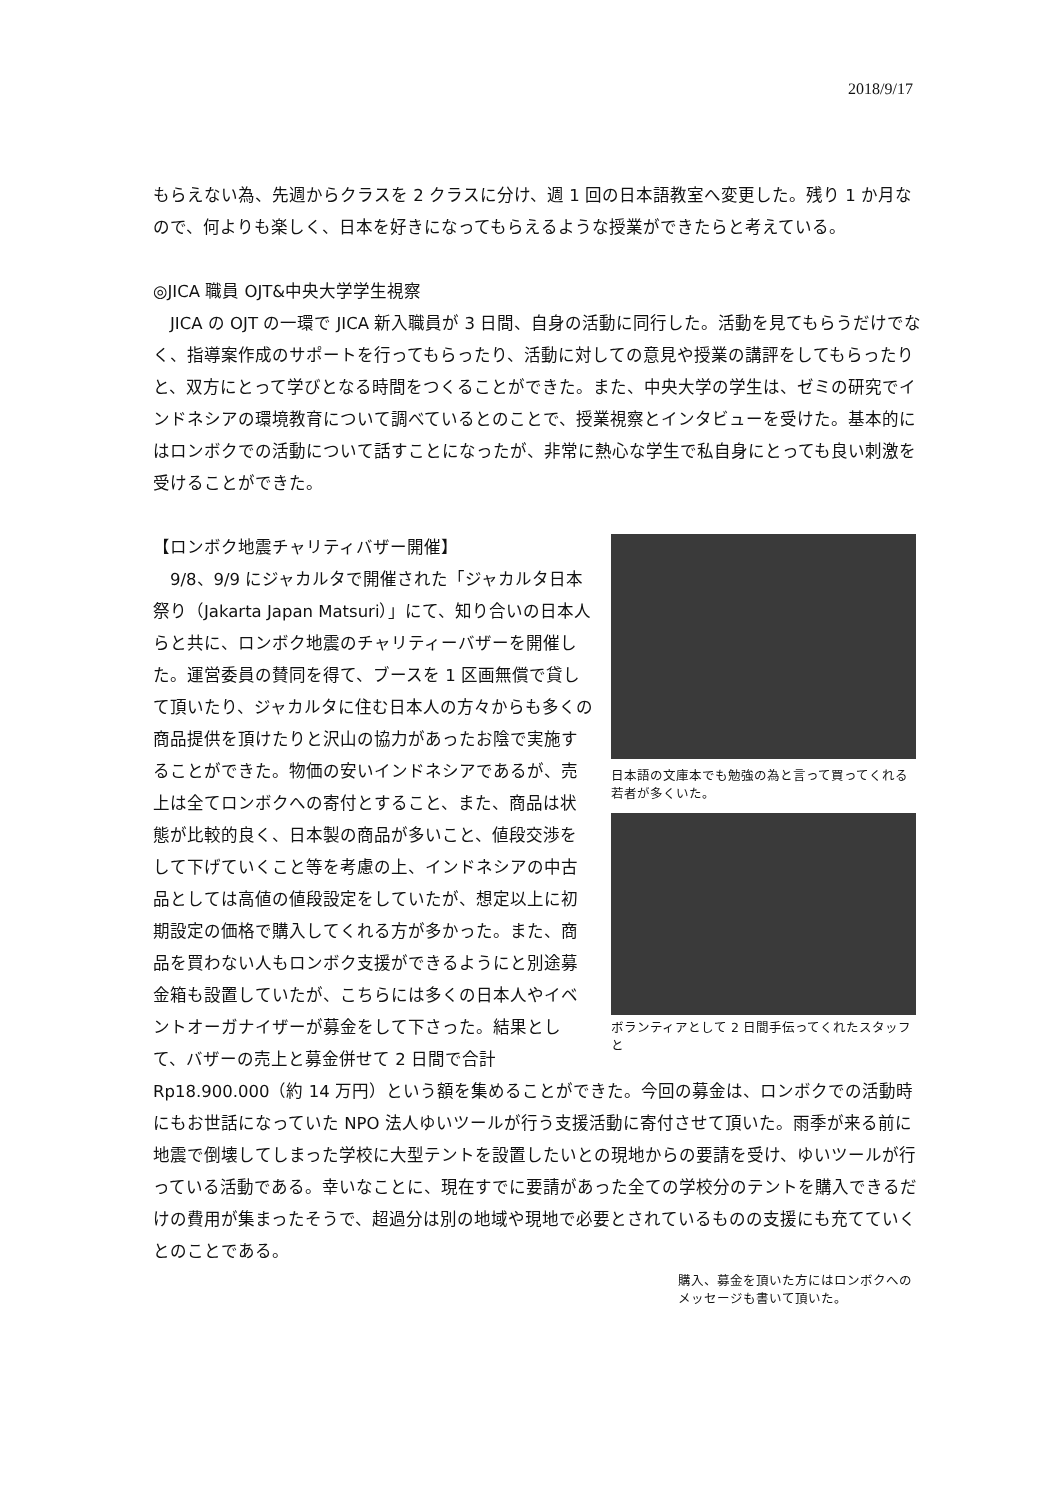2018/9/17
もらえない為、先週からクラスを 2 クラスに分け、週 1 回の日本語教室へ変更した。残り 1 か月なので、何よりも楽しく、日本を好きになってもらえるような授業ができたらと考えている。
◎JICA 職員 OJT&中央大学学生視察
　JICA の OJT の一環で JICA 新入職員が 3 日間、自身の活動に同行した。活動を見てもらうだけでなく、指導案作成のサポートを行ってもらったり、活動に対しての意見や授業の講評をしてもらったりと、双方にとって学びとなる時間をつくることができた。また、中央大学の学生は、ゼミの研究でインドネシアの環境教育について調べているとのことで、授業視察とインタビューを受けた。基本的にはロンボクでの活動について話すことになったが、非常に熱心な学生で私自身にとっても良い刺激を受けることができた。
【ロンボク地震チャリティバザー開催】
　9/8、9/9 にジャカルタで開催された「ジャカルタ日本祭り（Jakarta Japan Matsuri）」にて、知り合いの日本人らと共に、ロンボク地震のチャリティーバザーを開催した。運営委員の賛同を得て、ブースを 1 区画無償で貸して頂いたり、ジャカルタに住む日本人の方々からも多くの商品提供を頂けたりと沢山の協力があったお陰で実施することができた。物価の安いインドネシアであるが、売上は全てロンボクへの寄付とすること、また、商品は状態が比較的良く、日本製の商品が多いこと、値段交渉をして下げていくこと等を考慮の上、インドネシアの中古品としては高値の値段設定をしていたが、想定以上に初期設定の価格で購入してくれる方が多かった。また、商品を買わない人もロンボク支援ができるようにと別途募金箱も設置していたが、こちらには多くの日本人やイベントオーガナイザーが募金をして下さった。結果として、バザーの売上と募金併せて 2 日間で合計
日本語の文庫本でも勉強の為と言って買ってくれる若者が多くいた。
ボランティアとして 2 日間手伝ってくれたスタッフと
Rp18.900.000（約 14 万円）という額を集めることができた。今回の募金は、ロンボクでの活動時にもお世話になっていた NPO 法人ゆいツールが行う支援活動に寄付させて頂いた。雨季が来る前に地震で倒壊してしまった学校に大型テントを設置したいとの現地からの要請を受け、ゆいツールが行っている活動である。幸いなことに、現在すでに要請があった全ての学校分のテントを購入できるだけの費用が集まったそうで、超過分は別の地域や現地で必要とされているものの支援にも充てていくとのことである。
購入、募金を頂いた方にはロンボクへのメッセージも書いて頂いた。